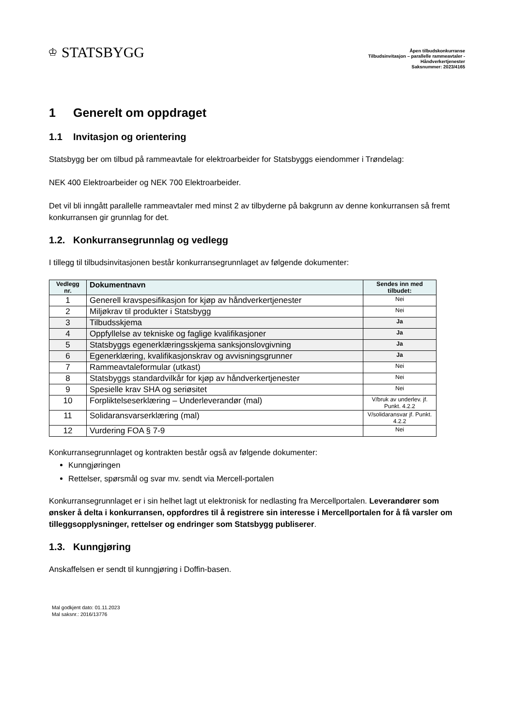♔ STATSBYGG
Åpen tilbudskonkurranse
Tilbudsinvitasjon – parallelle rammeavtaler -
Håndverkertjenester
Saksnummer: 2023/4165
1 Generelt om oppdraget
1.1 Invitasjon og orientering
Statsbygg ber om tilbud på rammeavtale for elektroarbeider for Statsbyggs eiendommer i Trøndelag:
NEK 400 Elektroarbeider og NEK 700 Elektroarbeider.
Det vil bli inngått parallelle rammeavtaler med minst 2 av tilbyderne på bakgrunn av denne konkurransen så fremt konkurransen gir grunnlag for det.
1.2. Konkurransegrunnlag og vedlegg
I tillegg til tilbudsinvitasjonen består konkurransegrunnlaget av følgende dokumenter:
| Vedlegg nr. | Dokumentnavn | Sendes inn med tilbudet: |
| --- | --- | --- |
| 1 | Generell kravspesifikasjon for kjøp av håndverkertjenester | Nei |
| 2 | Miljøkrav til produkter i Statsbygg | Nei |
| 3 | Tilbudsskjema | Ja |
| 4 | Oppfyllelse av tekniske og faglige kvalifikasjoner | Ja |
| 5 | Statsbyggs egenerklæringsskjema sanksjonslovgivning | Ja |
| 6 | Egenerklæring, kvalifikasjonskrav og avvisningsgrunner | Ja |
| 7 | Rammeavtaleformular (utkast) | Nei |
| 8 | Statsbyggs standardvilkår for kjøp av håndverkertjenester | Nei |
| 9 | Spesielle krav SHA og seriøsitet | Nei |
| 10 | Forpliktelseserklæring – Underleverandør (mal) | V/bruk av underlev. jf. Punkt. 4.2.2 |
| 11 | Solidaransvarserklæring (mal) | V/solidaransvar jf. Punkt. 4.2.2 |
| 12 | Vurdering FOA § 7-9 | Nei |
Konkurransegrunnlaget og kontrakten består også av følgende dokumenter:
Kunngjøringen
Rettelser, spørsmål og svar mv. sendt via Mercell-portalen
Konkurransegrunnlaget er i sin helhet lagt ut elektronisk for nedlasting fra Mercellportalen. Leverandører som ønsker å delta i konkurransen, oppfordres til å registrere sin interesse i Mercellportalen for å få varsler om tilleggsopplysninger, rettelser og endringer som Statsbygg publiserer.
1.3. Kunngjøring
Anskaffelsen er sendt til kunngjøring i Doffin-basen.
Mal godkjent dato: 01.11.2023
Mal saksnr.: 2016/13776